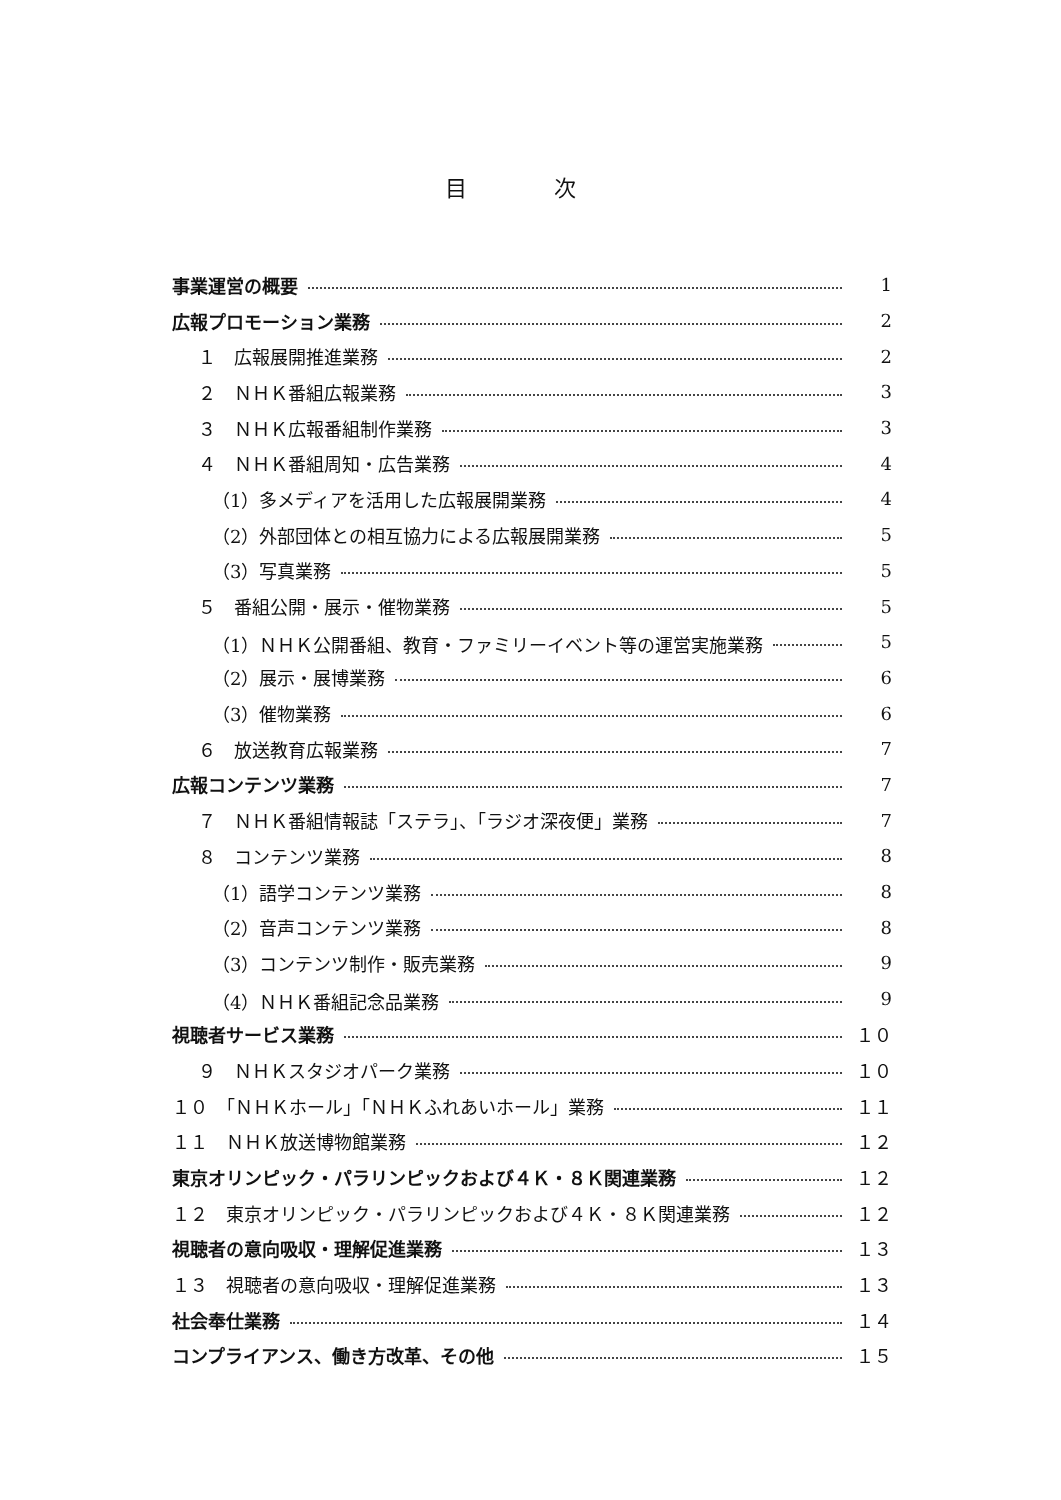目 次
事業運営の概要 1
広報プロモーション業務 2
１　広報展開推進業務 2
２　ＮＨＫ番組広報業務 3
３　ＮＨＫ広報番組制作業務 3
４　ＮＨＫ番組周知・広告業務 4
（1）多メディアを活用した広報展開業務 4
（2）外部団体との相互協力による広報展開業務 5
（3）写真業務 5
５　番組公開・展示・催物業務 5
（1）ＮＨＫ公開番組、教育・ファミリーイベント等の運営実施業務 5
（2）展示・展博業務 6
（3）催物業務 6
６　放送教育広報業務 7
広報コンテンツ業務 7
７　ＮＨＫ番組情報誌「ステラ」、「ラジオ深夜便」業務 7
８　コンテンツ業務 8
（1）語学コンテンツ業務 8
（2）音声コンテンツ業務 8
（3）コンテンツ制作・販売業務 9
（4）ＮＨＫ番組記念品業務 9
視聴者サービス業務 １０
９　ＮＨＫスタジオパーク業務 １０
１０　「ＮＨＫホール」「ＮＨＫふれあいホール」業務 １１
１１　ＮＨＫ放送博物館業務 １２
東京オリンピック・パラリンピックおよび４Ｋ・８Ｋ関連業務 １２
１２　東京オリンピック・パラリンピックおよび４Ｋ・８Ｋ関連業務 １２
視聴者の意向吸収・理解促進業務 １３
１３　視聴者の意向吸収・理解促進業務 １３
社会奉仕業務 １４
コンプライアンス、働き方改革、その他 １５